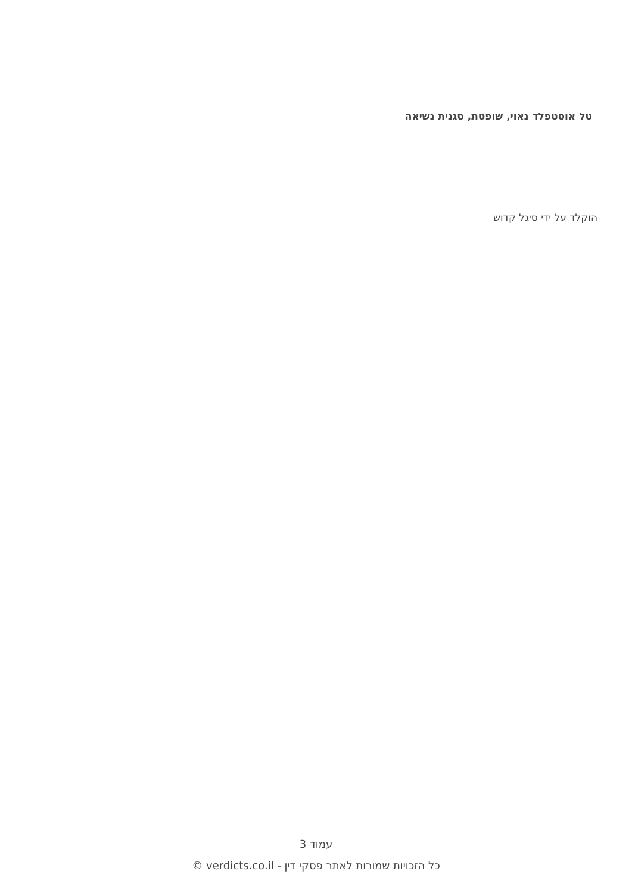טל אוסטפלד נאוי, שופטת, סגנית נשיאה
הוקלד על ידי סיגל קדוש
עמוד 3
כל הזכויות שמורות לאתר פסקי דין - verdicts.co.il ©